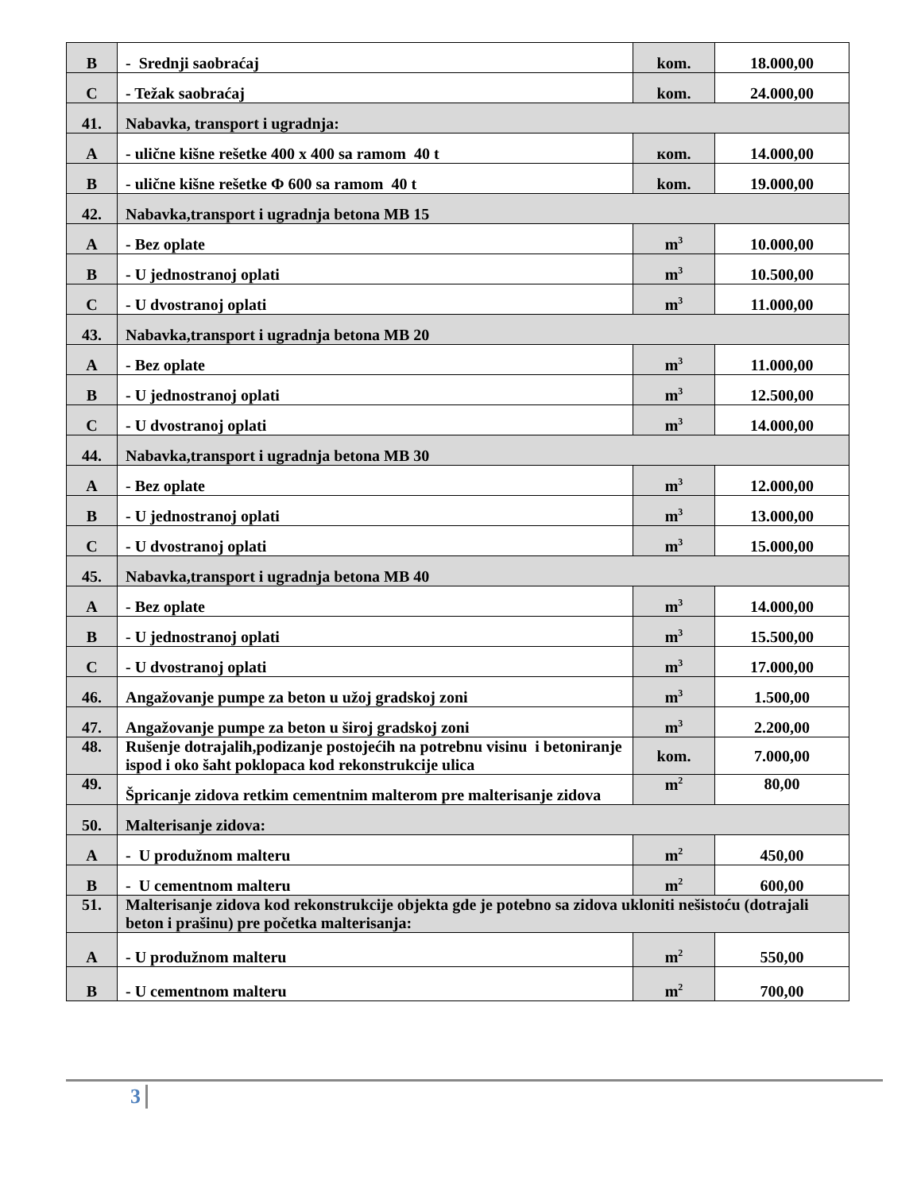| B | - Srednji saobraćaj | kom. | 18.000,00 |
| C | - Težak saobraćaj | kom. | 24.000,00 |
| 41. | Nabavka, transport i ugradnja: | | |
| A | - ulične kišne rešetke 400 x 400 sa ramom 40 t | кom. | 14.000,00 |
| B | - ulične kišne rešetke Φ 600 sa ramom 40 t | kom. | 19.000,00 |
| 42. | Nabavka,transport i ugradnja betona MB 15 | | |
| A | - Bez oplate | m<sup>3</sup> | 10.000,00 |
| B | - U jednostranoj oplati | m<sup>3</sup> | 10.500,00 |
| C | - U dvostranoj oplati | m<sup>3</sup> | 11.000,00 |
| 43. | Nabavka,transport i ugradnja betona MB 20 | | |
| A | - Bez oplate | m<sup>3</sup> | 11.000,00 |
| B | - U jednostranoj oplati | m<sup>3</sup> | 12.500,00 |
| C | - U dvostranoj oplati | m<sup>3</sup> | 14.000,00 |
| 44. | Nabavka,transport i ugradnja betona MB 30 | | |
| A | - Bez oplate | m<sup>3</sup> | 12.000,00 |
| B | - U jednostranoj oplati | m<sup>3</sup> | 13.000,00 |
| C | - U dvostranoj oplati | m<sup>3</sup> | 15.000,00 |
| 45. | Nabavka,transport i ugradnja betona MB 40 | | |
| A | - Bez oplate | m<sup>3</sup> | 14.000,00 |
| B | - U jednostranoj oplati | m<sup>3</sup> | 15.500,00 |
| C | - U dvostranoj oplati | m<sup>3</sup> | 17.000,00 |
| 46. | Angažovanje pumpe za beton u užoj gradskoj zoni | m<sup>3</sup> | 1.500,00 |
| 47. | Angažovanje pumpe za beton u široj gradskoj zoni | m<sup>3</sup> | 2.200,00 |
| 48. | Rušenje dotrajalih,podizanje postojećih na potrebnu visinu i betoniranje ispod i oko šaht poklopaca kod rekonstrukcije ulica | kom. | 7.000,00 |
| 49. | Špricanje zidova retkim cementnim malterom pre malterisanje zidova | m<sup>2</sup> | 80,00 |
| 50. | Malterisanje zidova: | | |
| A | - U produžnom malteru | m<sup>2</sup> | 450,00 |
| B | - U cementnom malteru | m<sup>2</sup> | 600,00 |
| 51. | Malterisanje zidova kod rekonstrukcije objekta gde je potebno sa zidova ukloniti nešistoću (dotrajali beton i prašinu) pre početka malterisanja: | | |
| A | - U produžnom malteru | m<sup>2</sup> | 550,00 |
| B | - U cementnom malteru | m<sup>2</sup> | 700,00 |
3